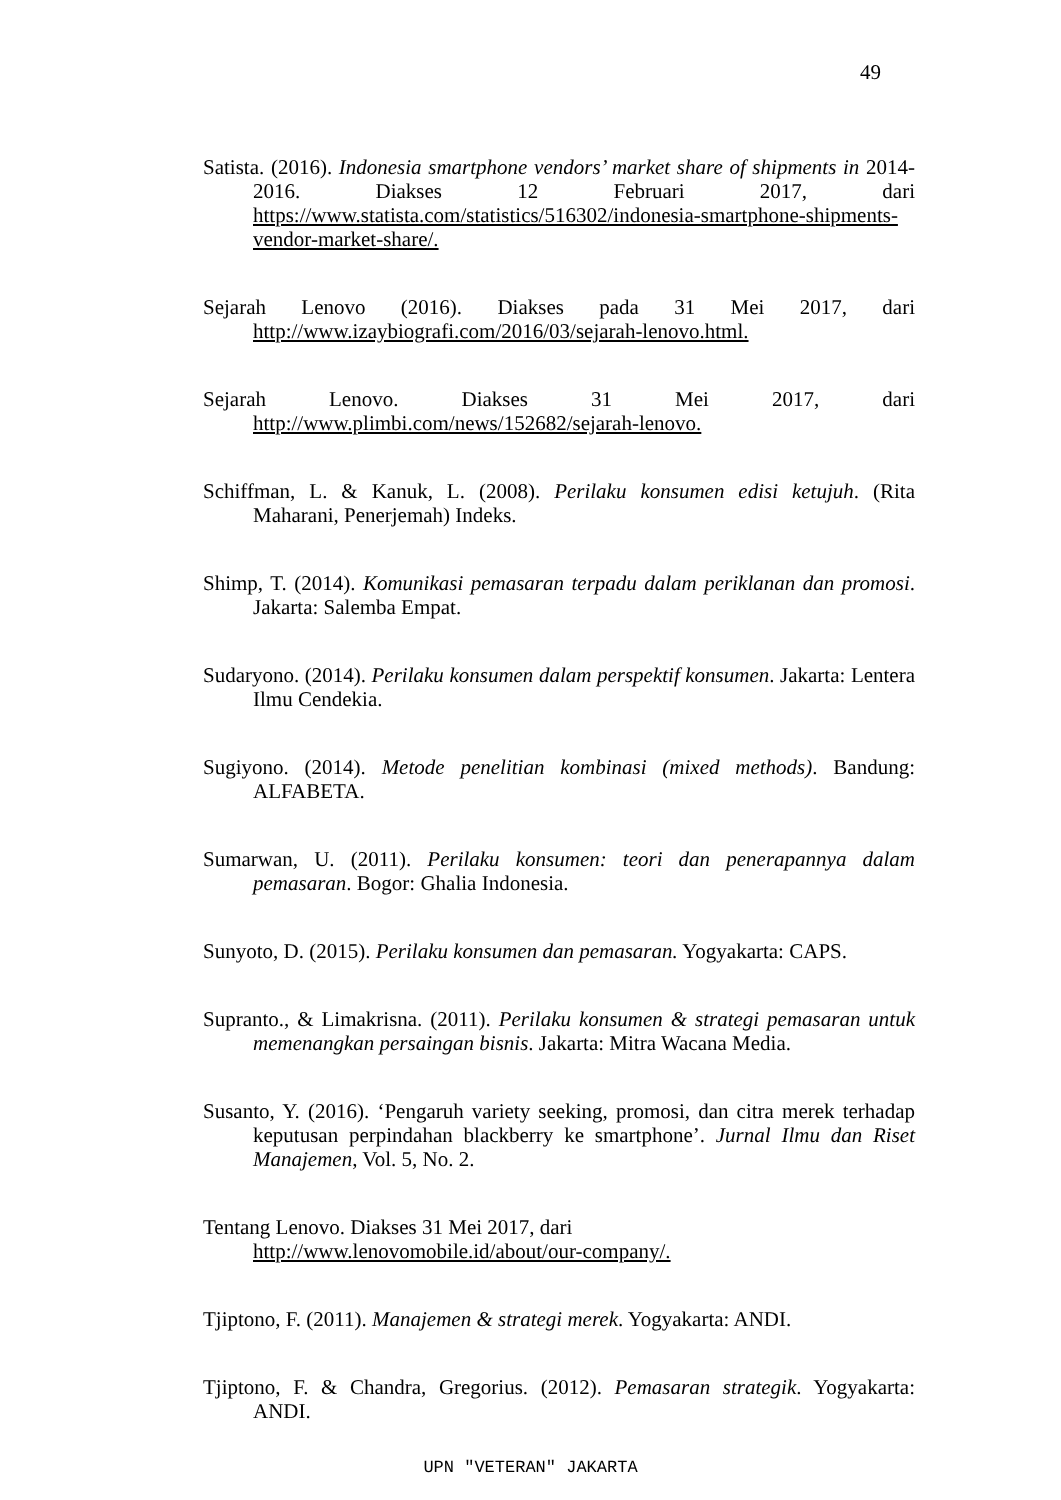49
Satista. (2016). Indonesia smartphone vendors’ market share of shipments in 2014-2016. Diakses 12 Februari 2017, dari https://www.statista.com/statistics/516302/indonesia-smartphone-shipments-vendor-market-share/.
Sejarah Lenovo (2016). Diakses pada 31 Mei 2017, dari http://www.izaybiografi.com/2016/03/sejarah-lenovo.html.
Sejarah Lenovo. Diakses 31 Mei 2017, dari http://www.plimbi.com/news/152682/sejarah-lenovo.
Schiffman, L. & Kanuk, L. (2008). Perilaku konsumen edisi ketujuh. (Rita Maharani, Penerjemah) Indeks.
Shimp, T. (2014). Komunikasi pemasaran terpadu dalam periklanan dan promosi. Jakarta: Salemba Empat.
Sudaryono. (2014). Perilaku konsumen dalam perspektif konsumen. Jakarta: Lentera Ilmu Cendekia.
Sugiyono. (2014). Metode penelitian kombinasi (mixed methods). Bandung: ALFABETA.
Sumarwan, U. (2011). Perilaku konsumen: teori dan penerapannya dalam pemasaran. Bogor: Ghalia Indonesia.
Sunyoto, D. (2015). Perilaku konsumen dan pemasaran. Yogyakarta: CAPS.
Supranto., & Limakrisna. (2011). Perilaku konsumen & strategi pemasaran untuk memenangkan persaingan bisnis. Jakarta: Mitra Wacana Media.
Susanto, Y. (2016). ‘Pengaruh variety seeking, promosi, dan citra merek terhadap keputusan perpindahan blackberry ke smartphone’. Jurnal Ilmu dan Riset Manajemen, Vol. 5, No. 2.
Tentang Lenovo. Diakses 31 Mei 2017, dari
http://www.lenovomobile.id/about/our-company/.
Tjiptono, F. (2011). Manajemen & strategi merek. Yogyakarta: ANDI.
Tjiptono, F. & Chandra, Gregorius. (2012). Pemasaran strategik. Yogyakarta: ANDI.
UPN "VETERAN" JAKARTA